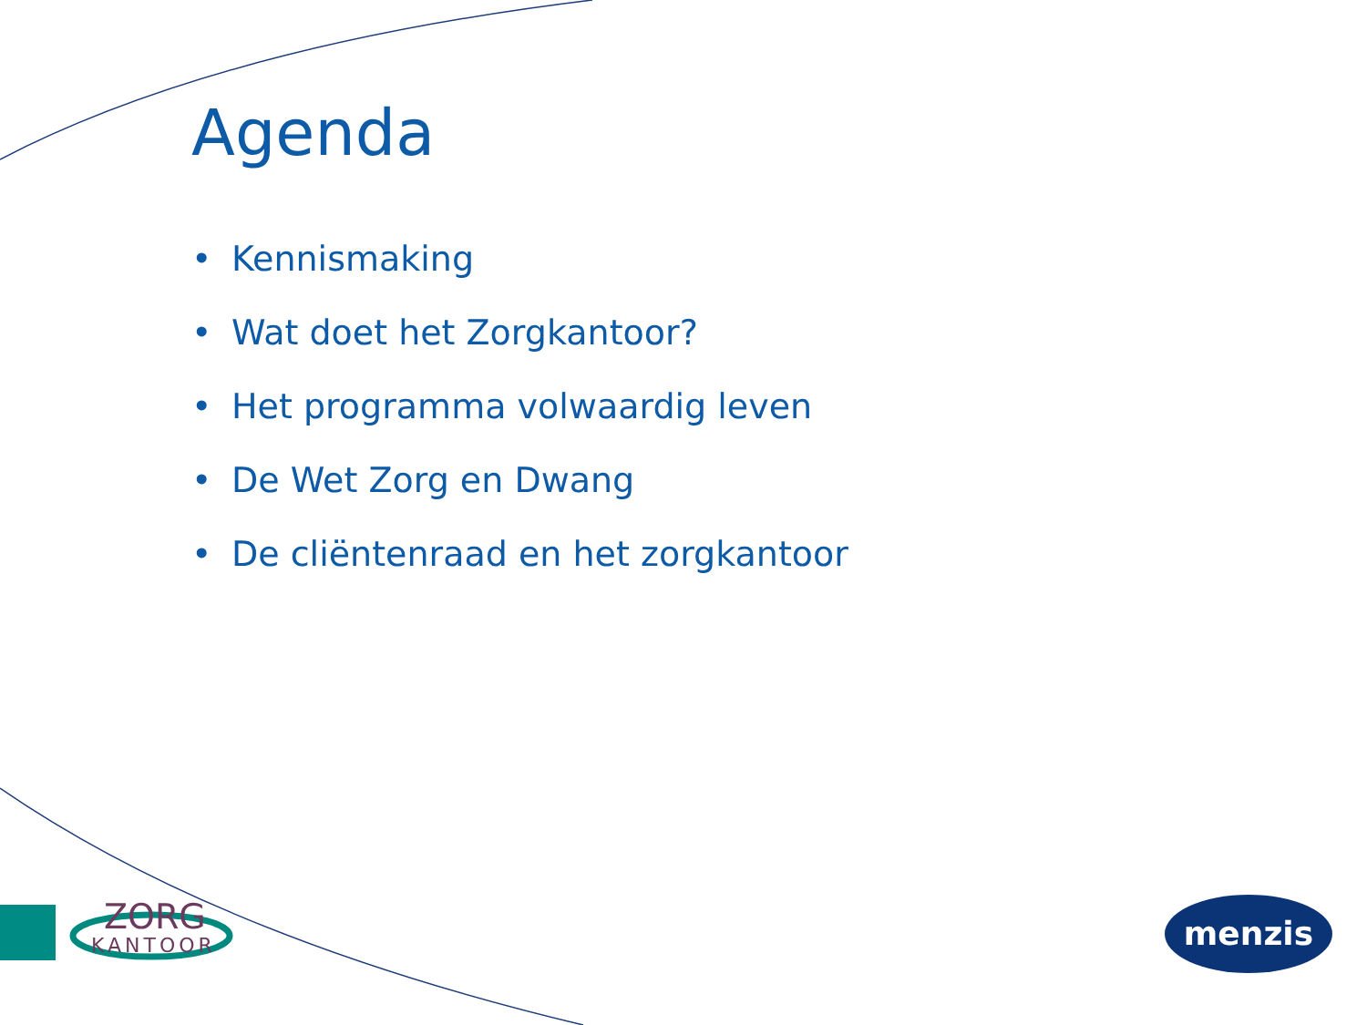Agenda
• Kennismaking
• Wat doet het Zorgkantoor?
• Het programma volwaardig leven
• De Wet Zorg en Dwang
• De cliëntenraad en het zorgkantoor
ZORG
KANTOOR
menzis